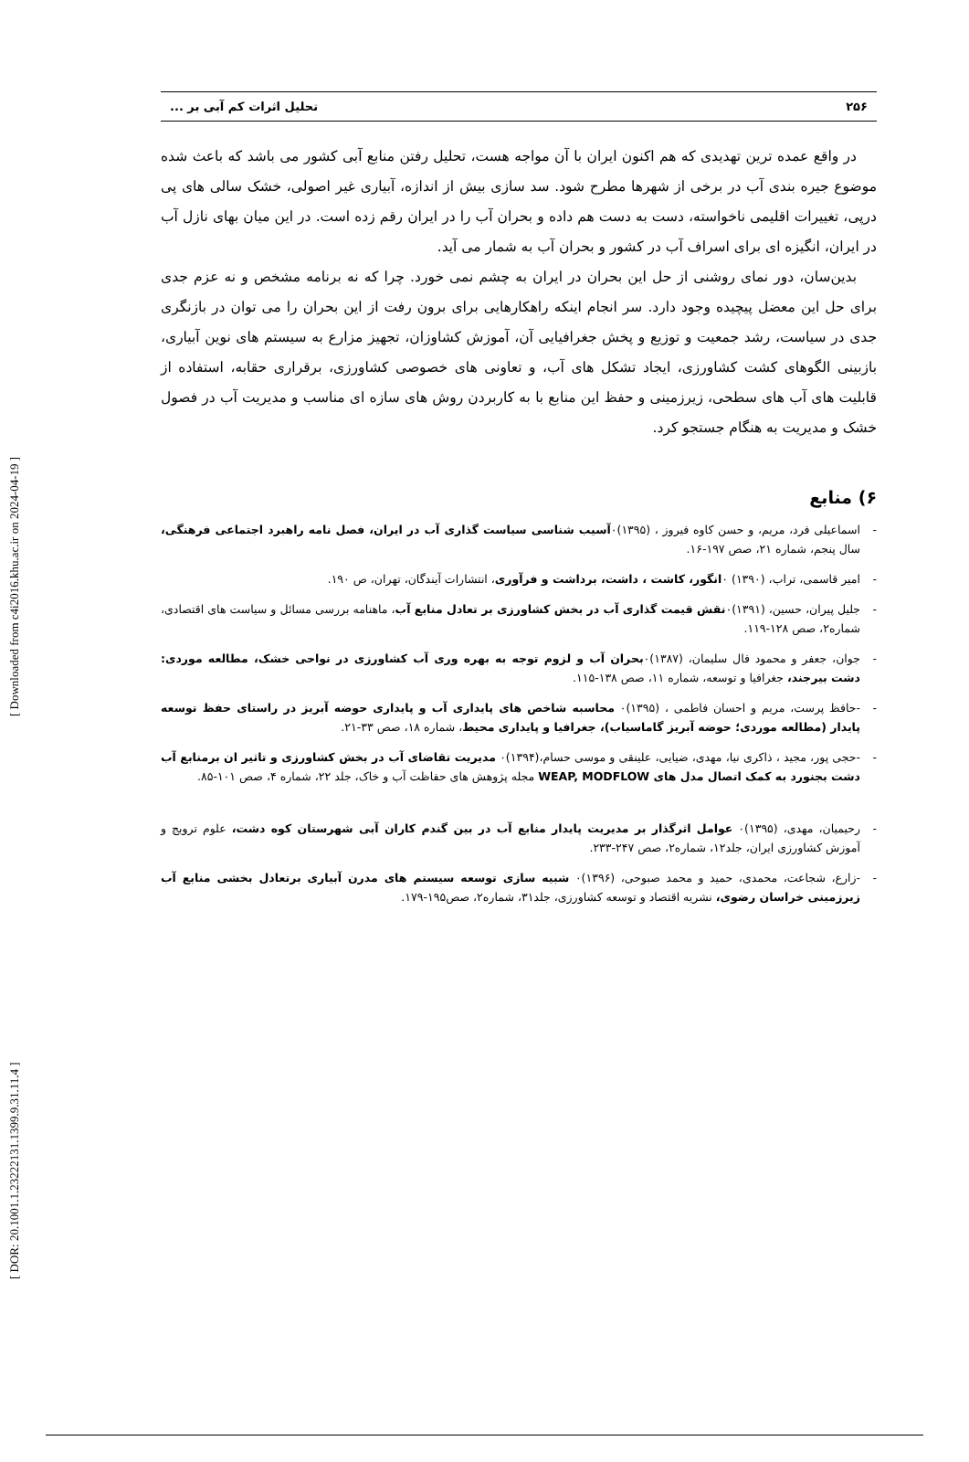[ DOR: 20.1001.1.23222131.1399.9.31.11.4 ] [ Downloaded from c4i2016.khu.ac.ir on 2024-04-19 ]
۲۵۶ تحلیل اثرات کم آبی بر ...
در واقع عمده ترین تهدیدی که هم اکنون ایران با آن مواجه هست، تحلیل رفتن منابع آبی کشور می باشد که باعث شده موضوع جیره بندی آب در برخی از شهرها مطرح شود. سد سازی بیش از اندازه، آبیاری غیر اصولی، خشک سالی های پی درپی، تغییرات اقلیمی ناخواسته، دست به دست هم داده و بحران آب را در ایران رقم زده است. در این میان بهای نازل آب در ایران، انگیزه ای برای اسراف آب در کشور و بحران آب به شمار می آید.
بدین‌سان، دور نمای روشنی از حل این بحران در ایران به چشم نمی خورد. چرا که نه برنامه مشخص و نه عزم جدی برای حل این معضل پیچیده وجود دارد. سر انجام اینکه راهکارهایی برای برون رفت از این بحران را می توان در بازنگری جدی در سیاست، رشد جمعیت و توزیع و پخش جغرافیایی آن، آموزش کشاوزان، تجهیز مزارع به سیستم های نوین آبیاری، بازبینی الگوهای کشت کشاورزی، ایجاد تشکل های آب، و تعاونی های خصوصی کشاورزی، برقراری حقابه، استفاده از قابلیت های آب های سطحی، زیرزمینی و حفظ این منابع با به کاربردن روش های سازه ای مناسب و مدیریت آب در فصول خشک و مدیریت به هنگام جستجو کرد.
۶) منابع
- اسماعیلی فرد، مریم، و حسن کاوه فیروز ، (۱۳۹۵)۰آسیب شناسی سیاست گذاری آب در ایران، فصل نامه راهبرد اجتماعی فرهنگی، سال پنجم، شماره ۲۱، صص ۱۹۷-۱۶.
- امیر قاسمی، تراب، (۱۳۹۰) ۰انگور، کاشت ، داشت، برداشت و فرآوری، انتشارات آیندگان، تهران، ص ۱۹۰.
- جلیل پیران، حسین، (۱۳۹۱)۰نقش قیمت گذاری آب در بخش کشاورزی بر تعادل منابع آب، ماهنامه بررسی مسائل و سیاست های اقتصادی، شماره۲، صص ۱۲۸-۱۱۹.
- جوان، جعفر و محمود فال سلیمان، (۱۳۸۷)۰بحران آب و لزوم توجه به بهره وری آب کشاورزی در نواحی خشک، مطالعه موردی: دشت بیرجند، جغرافیا و توسعه، شماره ۱۱، صص ۱۳۸-۱۱۵.
- -حافظ پرست، مریم و احسان فاطمی ، (۱۳۹۵)۰ محاسبه شاخص های پایداری آب و پایداری حوضه آبریز در راستای حفظ توسعه پایدار (مطالعه موردی؛ حوضه آبریز گاماسیاب)، جغرافیا و پایداری محیط، شماره ۱۸، صص ۳۳-۲۱.
- -حجی پور، مجید ، ذاکری نیا، مهدی، ضیایی، علینقی و موسی حسام،(۱۳۹۴)۰ مدیریت تقاضای آب در بخش کشاورزی و تاثیر ان برمنابع آب دشت بجنورد به کمک اتصال مدل های WEAP, MODFLOW مجله پژوهش های حفاظت آب و خاک، جلد ۲۲، شماره ۴، صص ۱۰۱-۸۵.
- رحیمیان، مهدی، (۱۳۹۵)۰ عوامل اثرگذار بر مدیریت پایدار منابع آب در بین گندم کاران آبی شهرستان کوه دشت، علوم ترویج و آموزش کشاورزی ایران، جلد۱۲، شماره۲، صص ۲۴۷-۲۳۳.
- -زارع، شجاعت، محمدی، حمید و محمد صبوحی، (۱۳۹۶)۰ شبیه سازی توسعه سیستم های مدرن آبیاری برتعادل بخشی منابع آب زیرزمینی خراسان رضوی، نشریه اقتصاد و توسعه کشاورزی، جلد۳۱، شماره۲، صص۱۹۵-۱۷۹.